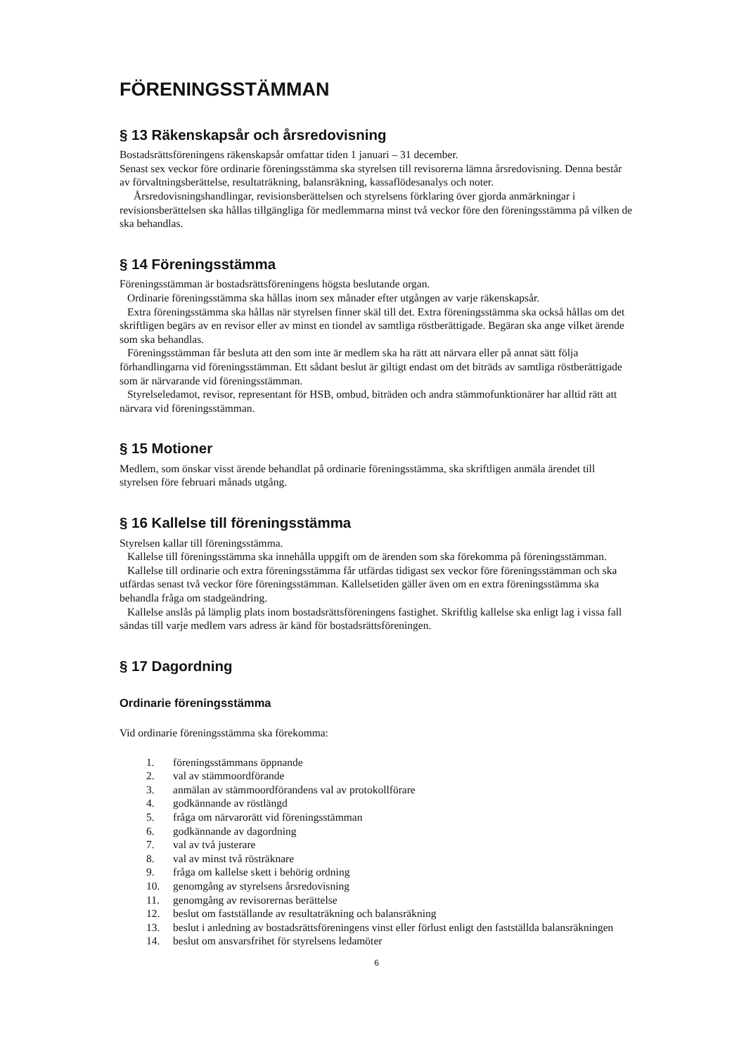FÖRENINGSSTÄMMAN
§ 13 Räkenskapsår och årsredovisning
Bostadsrättsföreningens räkenskapsår omfattar tiden 1 januari – 31 december.
Senast sex veckor före ordinarie föreningsstämma ska styrelsen till revisorerna lämna årsredovisning. Denna består av förvaltningsberättelse, resultaträkning, balansräkning, kassaflödesanalys och noter.
Årsredovisningshandlingar, revisionsberättelsen och styrelsens förklaring över gjorda anmärkningar i revisionsberättelsen ska hållas tillgängliga för medlemmarna minst två veckor före den föreningsstämma på vilken de ska behandlas.
§ 14 Föreningsstämma
Föreningsstämman är bostadsrättsföreningens högsta beslutande organ.
Ordinarie föreningsstämma ska hållas inom sex månader efter utgången av varje räkenskapsår.
Extra föreningsstämma ska hållas när styrelsen finner skäl till det. Extra föreningsstämma ska också hållas om det skriftligen begärs av en revisor eller av minst en tiondel av samtliga röstberättigade. Begäran ska ange vilket ärende som ska behandlas.
Föreningsstämman får besluta att den som inte är medlem ska ha rätt att närvara eller på annat sätt följa förhandlingarna vid föreningsstämman. Ett sådant beslut är giltigt endast om det biträds av samtliga röstberättigade som är närvarande vid föreningsstämman.
Styrelseledamot, revisor, representant för HSB, ombud, biträden och andra stämmofunktionärer har alltid rätt att närvara vid föreningsstämman.
§ 15 Motioner
Medlem, som önskar visst ärende behandlat på ordinarie föreningsstämma, ska skriftligen anmäla ärendet till styrelsen före februari månads utgång.
§ 16 Kallelse till föreningsstämma
Styrelsen kallar till föreningsstämma.
Kallelse till föreningsstämma ska innehålla uppgift om de ärenden som ska förekomma på föreningsstämman.
Kallelse till ordinarie och extra föreningsstämma får utfärdas tidigast sex veckor före föreningsstämman och ska utfärdas senast två veckor före föreningsstämman. Kallelsetiden gäller även om en extra föreningsstämma ska behandla fråga om stadgeändring.
Kallelse anslås på lämplig plats inom bostadsrättsföreningens fastighet. Skriftlig kallelse ska enligt lag i vissa fall sändas till varje medlem vars adress är känd för bostadsrättsföreningen.
§ 17 Dagordning
Ordinarie föreningsstämma
Vid ordinarie föreningsstämma ska förekomma:
1. föreningsstämmans öppnande
2. val av stämmoordförande
3. anmälan av stämmoordförandens val av protokollförare
4. godkännande av röstlängd
5. fråga om närvarorätt vid föreningsstämman
6. godkännande av dagordning
7. val av två justerare
8. val av minst två rösträknare
9. fråga om kallelse skett i behörig ordning
10. genomgång av styrelsens årsredovisning
11. genomgång av revisorernas berättelse
12. beslut om fastställande av resultaträkning och balansräkning
13. beslut i anledning av bostadsrättsföreningens vinst eller förlust enligt den fastställda balansräkningen
14. beslut om ansvarsfrihet för styrelsens ledamöter
6